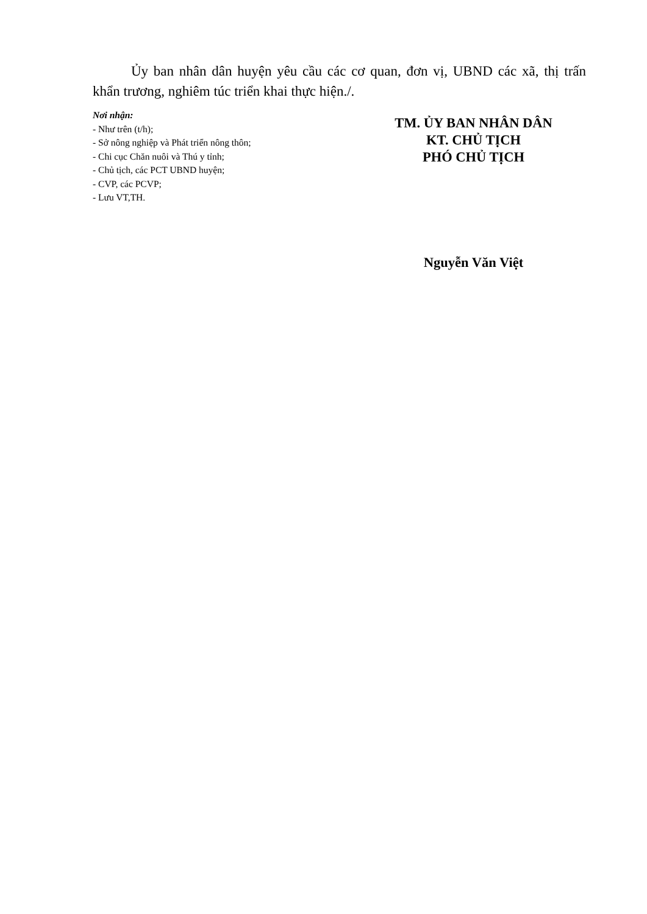Ủy ban nhân dân huyện yêu cầu các cơ quan, đơn vị, UBND các xã, thị trấn khẩn trương, nghiêm túc triển khai thực hiện./.
Nơi nhận:
- Như trên (t/h);
- Sở nông nghiệp và Phát triển nông thôn;
- Chi cục Chăn nuôi và Thú y tỉnh;
- Chủ tịch, các PCT UBND huyện;
- CVP, các PCVP;
- Lưu VT,TH.
TM. ỦY BAN NHÂN DÂN
KT. CHỦ TỊCH
PHÓ CHỦ TỊCH
Nguyễn Văn Việt